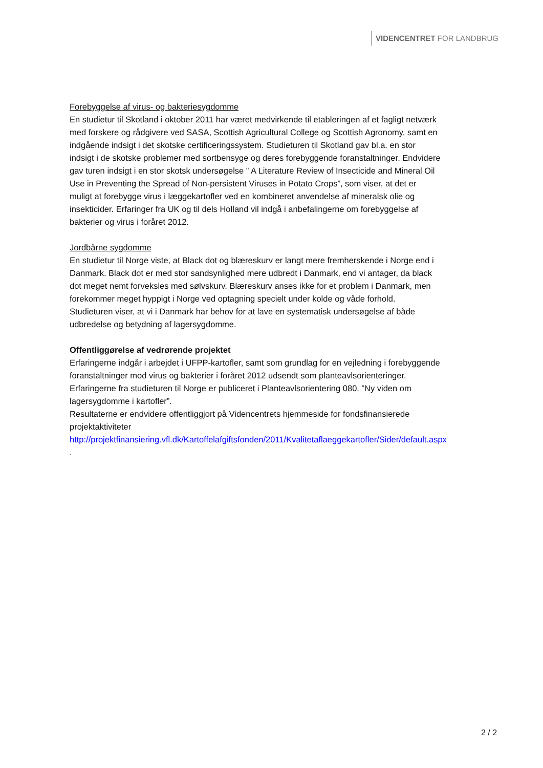VIDENCENTRET FOR LANDBRUG
Forebyggelse af virus- og bakteriesygdomme
En studietur til Skotland i oktober 2011 har været medvirkende til etableringen af et fagligt netværk med forskere og rådgivere ved SASA, Scottish Agricultural College og Scottish Agronomy, samt en indgående indsigt i det skotske certificeringssystem. Studieturen til Skotland gav bl.a. en stor indsigt i de skotske problemer med sortbensyge og deres forebyggende foranstaltninger. Endvidere gav turen indsigt i en stor skotsk undersøgelse ” A Literature Review of Insecticide and Mineral Oil Use in Preventing the Spread of Non-persistent Viruses in Potato Crops”, som viser, at det er muligt at forebygge virus i læggekartofler ved en kombineret anvendelse af mineralsk olie og insekticider. Erfaringer fra UK og til dels Holland vil indgå i anbefalingerne om forebyggelse af bakterier og virus i foråret 2012.
Jordbårne sygdomme
En studietur til Norge viste, at Black dot og blæreskurv er langt mere fremherskende i Norge end i Danmark. Black dot er med stor sandsynlighed mere udbredt i Danmark, end vi antager, da black dot meget nemt forveksles med sølvskurv. Blæreskurv anses ikke for et problem i Danmark, men forekommer meget hyppigt i Norge ved optagning specielt under kolde og våde forhold. Studieturen viser, at vi i Danmark har behov for at lave en systematisk undersøgelse af både udbredelse og betydning af lagersygdomme.
Offentliggørelse af vedrørende projektet
Erfaringerne indgår i arbejdet i UFPP-kartofler, samt som grundlag for en vejledning i forebyggende foranstaltninger mod virus og bakterier i foråret 2012 udsendt som planteavlsorienteringer. Erfaringerne fra studieturen til Norge er publiceret i Planteavlsorientering 080. ”Ny viden om lagersygdomme i kartofler”.
Resultaterne er endvidere offentliggjort på Videncentrets hjemmeside for fondsfinansierede projektaktiviteter
http://projektfinansiering.vfl.dk/Kartoffelafgiftsfonden/2011/Kvalitetaflaeggekartofler/Sider/default.aspx .
2 / 2